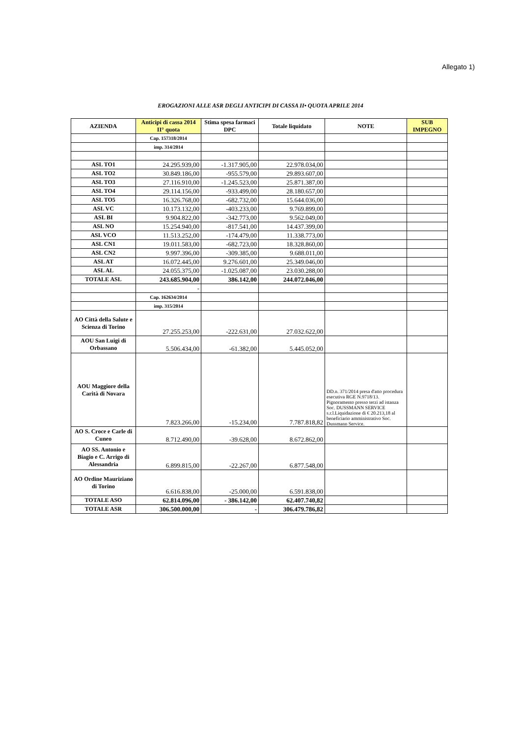Allegato 1)
EROGAZIONI ALLE ASR DEGLI ANTICIPI DI CASSA II• QUOTA APRILE 2014
| AZIENDA | Anticipi di cassa 2014 II° quota | Stima spesa farmaci DPC | Totale liquidato | NOTE | SUB IMPEGNO |
| --- | --- | --- | --- | --- | --- |
| | Cap. 157318/2014 | | | | |
| | imp. 314/2014 | | | | |
| ASL TO1 | 24.295.939,00 | -1.317.905,00 | 22.978.034,00 | | |
| ASL TO2 | 30.849.186,00 | -955.579,00 | 29.893.607,00 | | |
| ASL TO3 | 27.116.910,00 | -1.245.523,00 | 25.871.387,00 | | |
| ASL TO4 | 29.114.156,00 | -933.499,00 | 28.180.657,00 | | |
| ASL TO5 | 16.326.768,00 | -682.732,00 | 15.644.036,00 | | |
| ASL VC | 10.173.132,00 | -403.233,00 | 9.769.899,00 | | |
| ASL BI | 9.904.822,00 | -342.773,00 | 9.562.049,00 | | |
| ASL NO | 15.254.940,00 | -817.541,00 | 14.437.399,00 | | |
| ASL VCO | 11.513.252,00 | -174.479,00 | 11.338.773,00 | | |
| ASL CN1 | 19.011.583,00 | -682.723,00 | 18.328.860,00 | | |
| ASL CN2 | 9.997.396,00 | -309.385,00 | 9.688.011,00 | | |
| ASL AT | 16.072.445,00 | 9.276.601,00 | 25.349.046,00 | | |
| ASL AL | 24.055.375,00 | -1.025.087,00 | 23.030.288,00 | | |
| TOTALE ASL | 243.685.904,00 | 386.142,00 | 244.072.046,00 | | |
| | - | | | | |
| | Cap. 162634/2014 | | | | |
| | imp. 315/2014 | | | | |
| AO Città della Salute e Scienza di Torino | 27.255.253,00 | -222.631,00 | 27.032.622,00 | | |
| AOU San Luigi di Orbassano | 5.506.434,00 | -61.382,00 | 5.445.052,00 | | |
| AOU Maggiore della Carità di Novara | 7.823.266,00 | -15.234,00 | 7.787.818,82 | DD.n. 371/2014 presa d'atto procedura esecutiva RGE N.9718/13. Pignoramento presso terzi ad istanza Soc. DUSSMANN SERVICE s.r.l.Liquidazione di € 20.213,18 al beneficiario amministrativo Soc. Dussmann Service. | |
| AO S. Croce e Carle di Cuneo | 8.712.490,00 | -39.628,00 | 8.672.862,00 | | |
| AO SS. Antonio e Biagio e C. Arrigo di Alessandria | 6.899.815,00 | -22.267,00 | 6.877.548,00 | | |
| AO Ordine Mauriziano di Torino | 6.616.838,00 | -25.000,00 | 6.591.838,00 | | |
| TOTALE ASO | 62.814.096,00 | - 386.142,00 | 62.407.740,82 | | |
| TOTALE ASR | 306.500.000,00 | - | 306.479.786,82 | | |